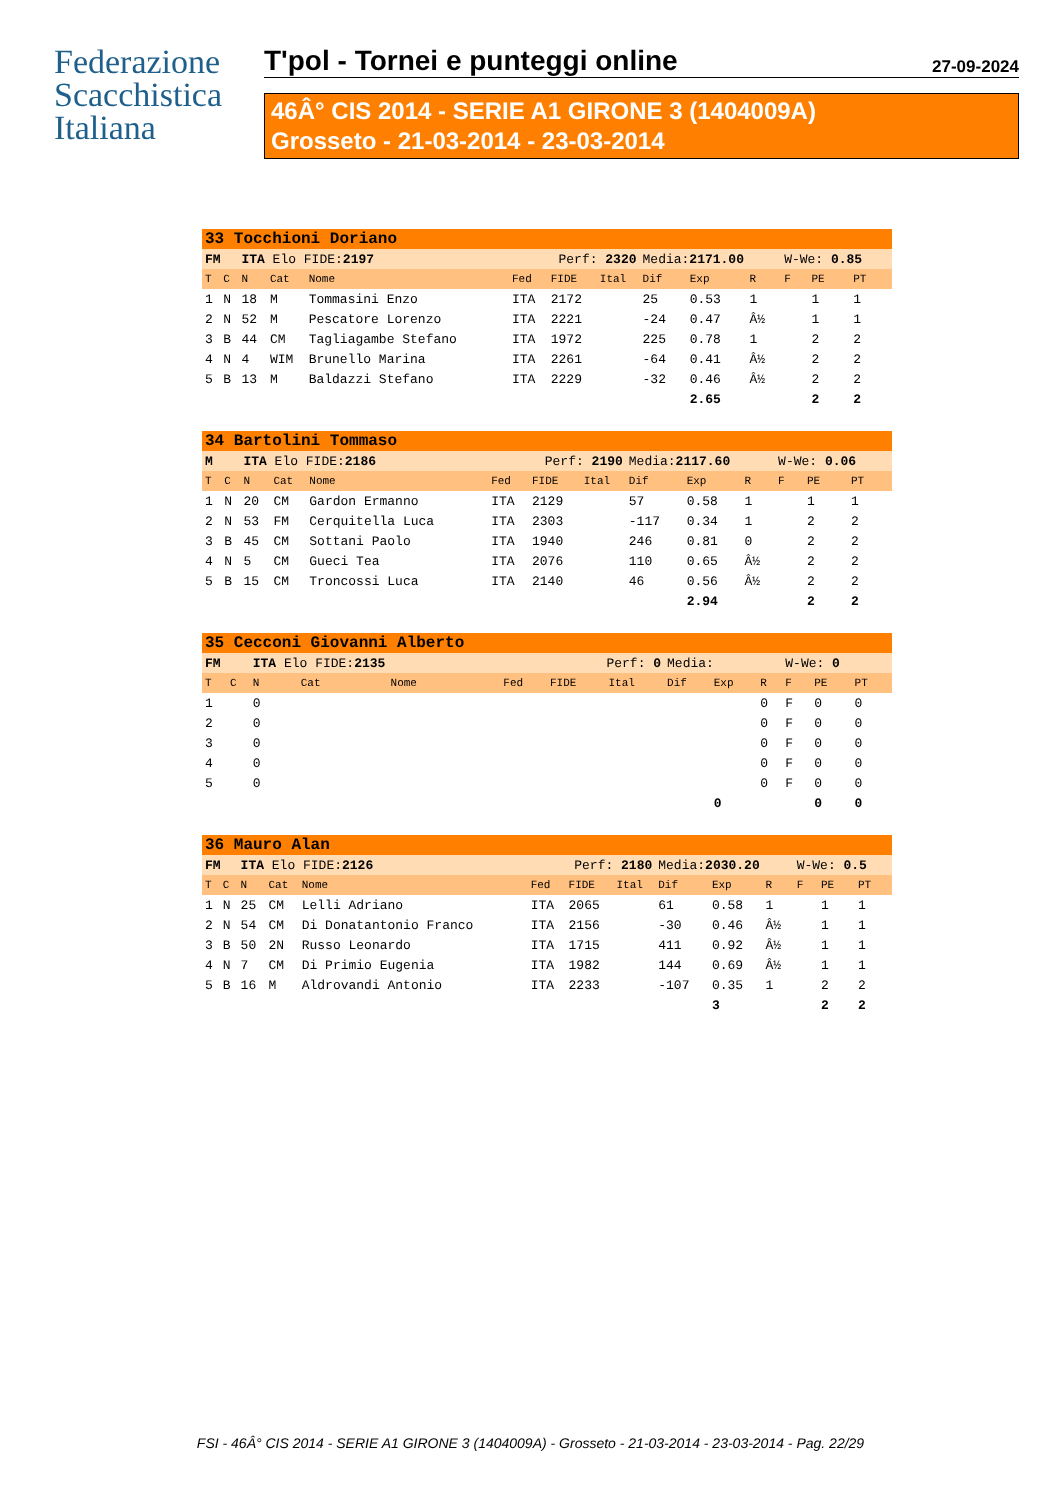Federazione
Scacchistica
Italiana
T'pol - Tornei e punteggi online 27-09-2024
46Â° CIS 2014 - SERIE A1 GIRONE 3 (1404009A)
Grosseto - 21-03-2014 - 23-03-2014
| 33 Tocchioni Doriano | | | | | | | | | | | | | |
| FM | | ITA Elo FIDE: 2197 | | | Perf: 2320 | | | Media: 2171.00 | | | W-We: 0.85 | | |
| T | C | N | Cat | Nome | Fed | FIDE | Ital | Dif | Exp | R | F | PE | PT |
| 1 | N | 18 | M | Tommasini Enzo | ITA | 2172 | | 25 | 0.53 | 1 | | 1 | 1 |
| 2 | N | 52 | M | Pescatore Lorenzo | ITA | 2221 | | -24 | 0.47 | Â½ | | 1 | 1 |
| 3 | B | 44 | CM | Tagliagambe Stefano | ITA | 1972 | | 225 | 0.78 | 1 | | 2 | 2 |
| 4 | N | 4 | WIM | Brunello Marina | ITA | 2261 | | -64 | 0.41 | Â½ | | 2 | 2 |
| 5 | B | 13 | M | Baldazzi Stefano | ITA | 2229 | | -32 | 0.46 | Â½ | | 2 | 2 |
| | | | | | | | | | 2.65 | | | 2 | 2 |
| 34 Bartolini Tommaso | | | | | | | | | | | | | |
| M | | ITA Elo FIDE: 2186 | | | Perf: 2190 | | | Media: 2117.60 | | | W-We: 0.06 | | |
| T | C | N | Cat | Nome | Fed | FIDE | Ital | Dif | Exp | R | F | PE | PT |
| 1 | N | 20 | CM | Gardon Ermanno | ITA | 2129 | | 57 | 0.58 | 1 | | 1 | 1 |
| 2 | N | 53 | FM | Cerquitella Luca | ITA | 2303 | | -117 | 0.34 | 1 | | 2 | 2 |
| 3 | B | 45 | CM | Sottani Paolo | ITA | 1940 | | 246 | 0.81 | 0 | | 2 | 2 |
| 4 | N | 5 | CM | Gueci Tea | ITA | 2076 | | 110 | 0.65 | Â½ | | 2 | 2 |
| 5 | B | 15 | CM | Troncossi Luca | ITA | 2140 | | 46 | 0.56 | Â½ | | 2 | 2 |
| | | | | | | | | | 2.94 | | | 2 | 2 |
| 35 Cecconi Giovanni Alberto | | | | | | | | | | | | | |
| FM | | ITA Elo FIDE: 2135 | | | Perf: 0 | | | Media: | | | W-We: 0 | | |
| T | C | N | Cat | Nome | Fed | FIDE | Ital | Dif | Exp | R | F | PE | PT |
| 1 | | 0 | | | | | | | | 0 | F | 0 | 0 |
| 2 | | 0 | | | | | | | | 0 | F | 0 | 0 |
| 3 | | 0 | | | | | | | | 0 | F | 0 | 0 |
| 4 | | 0 | | | | | | | | 0 | F | 0 | 0 |
| 5 | | 0 | | | | | | | | 0 | F | 0 | 0 |
| | | | | | | | | | 0 | | | 0 | 0 |
| 36 Mauro Alan | | | | | | | | | | | | | |
| FM | | ITA Elo FIDE: 2126 | | | Perf: 2180 | | | Media: 2030.20 | | | W-We: 0.5 | | |
| T | C | N | Cat | Nome | Fed | FIDE | Ital | Dif | Exp | R | F | PE | PT |
| 1 | N | 25 | CM | Lelli Adriano | ITA | 2065 | | 61 | 0.58 | 1 | | 1 | 1 |
| 2 | N | 54 | CM | Di Donatantonio Franco | ITA | 2156 | | -30 | 0.46 | Â½ | | 1 | 1 |
| 3 | B | 50 | 2N | Russo Leonardo | ITA | 1715 | | 411 | 0.92 | Â½ | | 1 | 1 |
| 4 | N | 7 | CM | Di Primio Eugenia | ITA | 1982 | | 144 | 0.69 | Â½ | | 1 | 1 |
| 5 | B | 16 | M | Aldrovandi Antonio | ITA | 2233 | | -107 | 0.35 | 1 | | 2 | 2 |
| | | | | | | | | | 3 | | | 2 | 2 |
FSI - 46Â° CIS 2014 - SERIE A1 GIRONE 3 (1404009A) - Grosseto - 21-03-2014 - 23-03-2014 - Pag. 22/29